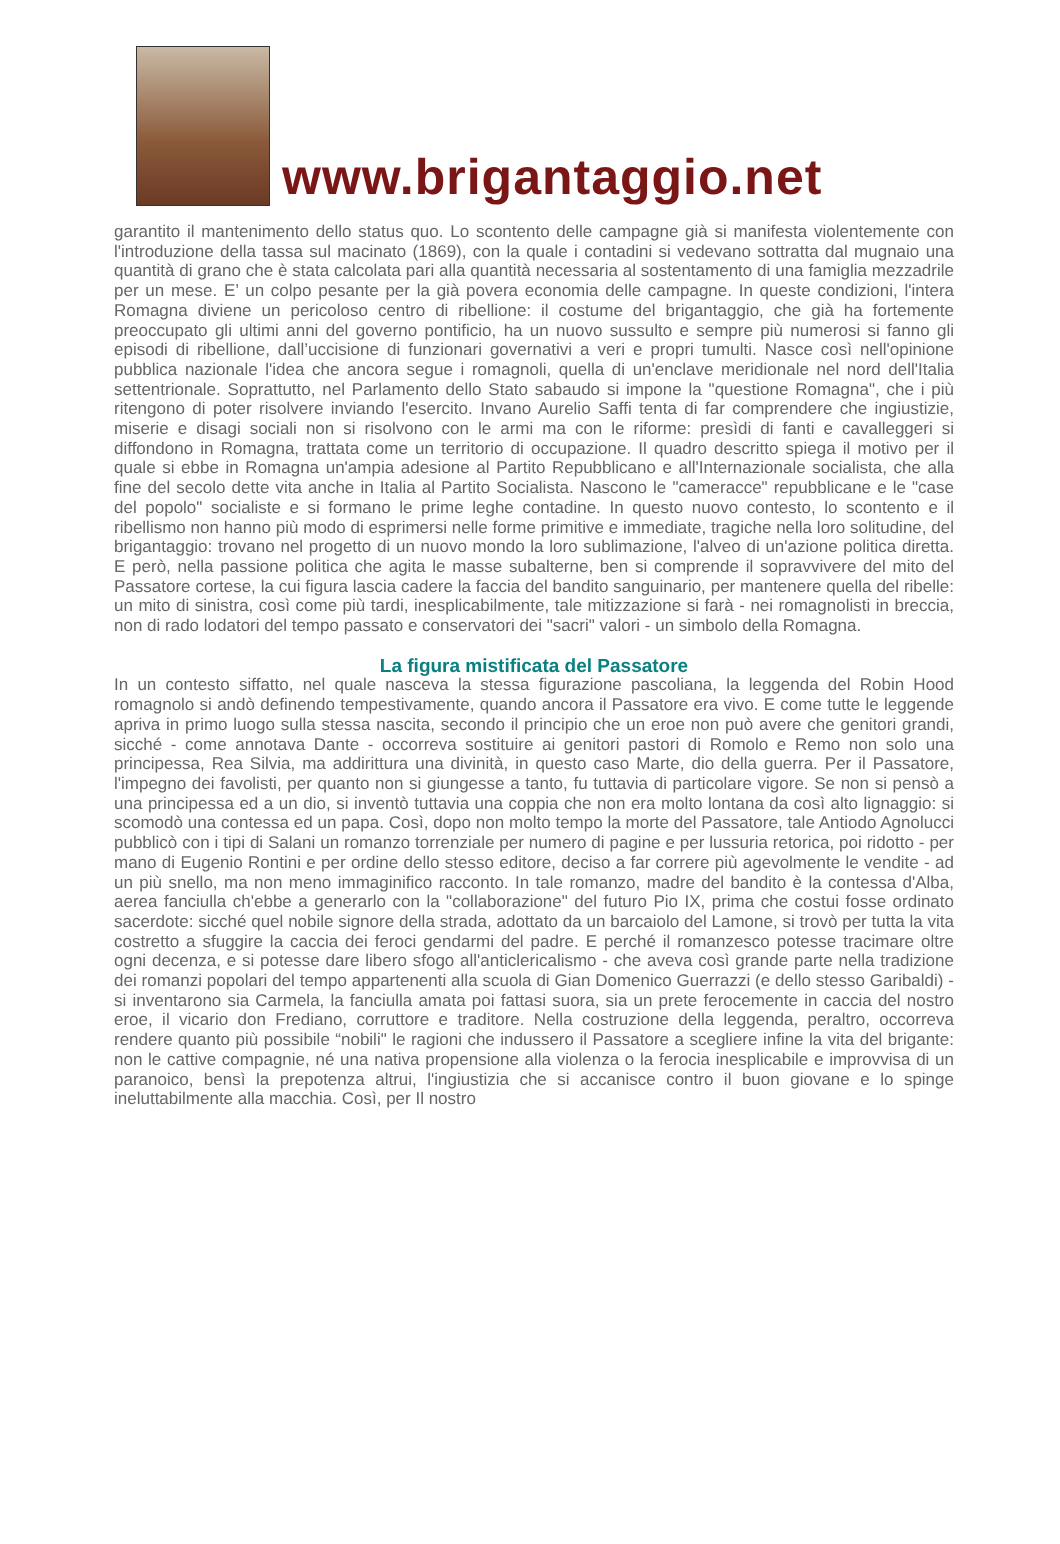www.brigantaggio.net
garantito il mantenimento dello status quo. Lo scontento delle campagne già si manifesta violentemente con l'introduzione della tassa sul macinato (1869), con la quale i contadini si vedevano sottratta dal mugnaio una quantità di grano che è stata calcolata pari alla quantità necessaria al sostentamento di una famiglia mezzadrile per un mese. E’ un colpo pesante per la già povera economia delle campagne. In queste condizioni, l'intera Romagna diviene un pericoloso centro di ribellione: il costume del brigantaggio, che già ha fortemente preoccupato gli ultimi anni del governo pontificio, ha un nuovo sussulto e sempre più numerosi si fanno gli episodi di ribellione, dall’uccisione di funzionari governativi a veri e propri tumulti. Nasce così nell'opinione pubblica nazionale l'idea che ancora segue i romagnoli, quella di un'enclave meridionale nel nord dell'Italia settentrionale. Soprattutto, nel Parlamento dello Stato sabaudo si impone la "questione Romagna", che i più ritengono di poter risolvere inviando l'esercito. Invano Aurelio Saffi tenta di far comprendere che ingiustizie, miserie e disagi sociali non si risolvono con le armi ma con le riforme: presìdi di fanti e cavalleggeri si diffondono in Romagna, trattata come un territorio di occupazione. Il quadro descritto spiega il motivo per il quale si ebbe in Romagna un'ampia adesione al Partito Repubblicano e all'Internazionale socialista, che alla fine del secolo dette vita anche in Italia al Partito Socialista. Nascono le "cameracce" repubblicane e le "case del popolo" socialiste e si formano le prime leghe contadine. In questo nuovo contesto, lo scontento e il ribellismo non hanno più modo di esprimersi nelle forme primitive e immediate, tragiche nella loro solitudine, del brigantaggio: trovano nel progetto di un nuovo mondo la loro sublimazione, l'alveo di un'azione politica diretta. E però, nella passione politica che agita le masse subalterne, ben si comprende il sopravvivere del mito del Passatore cortese, la cui figura lascia cadere la faccia del bandito sanguinario, per mantenere quella del ribelle: un mito di sinistra, così come più tardi, inesplicabilmente, tale mitizzazione si farà - nei romagnolisti in breccia, non di rado lodatori del tempo passato e conservatori dei "sacri" valori - un simbolo della Romagna.
La figura mistificata del Passatore
In un contesto siffatto, nel quale nasceva la stessa figurazione pascoliana, la leggenda del Robin Hood romagnolo si andò definendo tempestivamente, quando ancora il Passatore era vivo. E come tutte le leggende apriva in primo luogo sulla stessa nascita, secondo il principio che un eroe non può avere che genitori grandi, sicché - come annotava Dante - occorreva sostituire ai genitori pastori di Romolo e Remo non solo una principessa, Rea Silvia, ma addirittura una divinità, in questo caso Marte, dio della guerra. Per il Passatore, l'impegno dei favolisti, per quanto non si giungesse a tanto, fu tuttavia di particolare vigore. Se non si pensò a una principessa ed a un dio, si inventò tuttavia una coppia che non era molto lontana da così alto lignaggio: si scomodò una contessa ed un papa. Così, dopo non molto tempo la morte del Passatore, tale Antiodo Agnolucci pubblicò con i tipi di Salani un romanzo torrenziale per numero di pagine e per lussuria retorica, poi ridotto - per mano di Eugenio Rontini e per ordine dello stesso editore, deciso a far correre più agevolmente le vendite - ad un più snello, ma non meno immaginifico racconto. In tale romanzo, madre del bandito è la contessa d'Alba, aerea fanciulla ch'ebbe a generarlo con la "collaborazione" del futuro Pio IX, prima che costui fosse ordinato sacerdote: sicché quel nobile signore della strada, adottato da un barcaiolo del Lamone, si trovò per tutta la vita costretto a sfuggire la caccia dei feroci gendarmi del padre. E perché il romanzesco potesse tracimare oltre ogni decenza, e si potesse dare libero sfogo all'anticlericalismo - che aveva così grande parte nella tradizione dei romanzi popolari del tempo appartenenti alla scuola di Gian Domenico Guerrazzi (e dello stesso Garibaldi) - si inventarono sia Carmela, la fanciulla amata poi fattasi suora, sia un prete ferocemente in caccia del nostro eroe, il vicario don Frediano, corruttore e traditore. Nella costruzione della leggenda, peraltro, occorreva rendere quanto più possibile “nobili" le ragioni che indussero il Passatore a scegliere infine la vita del brigante: non le cattive compagnie, né una nativa propensione alla violenza o la ferocia inesplicabile e improvvisa di un paranoico, bensì la prepotenza altrui, l'ingiustizia che si accanisce contro il buon giovane e lo spinge ineluttabilmente alla macchia. Così, per Il nostro